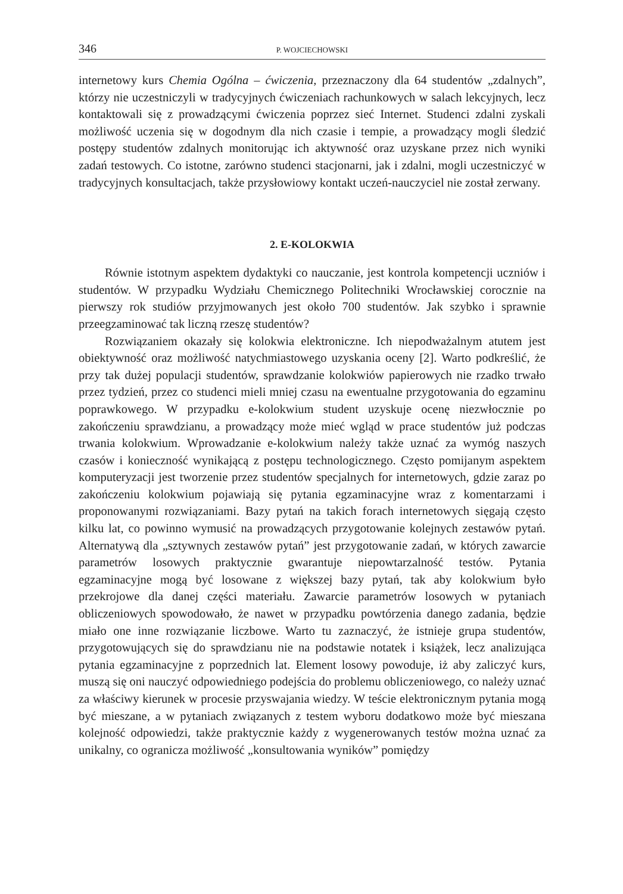346 P. WOJCIECHOWSKI
internetowy kurs Chemia Ogólna – ćwiczenia, przeznaczony dla 64 studentów „zdalnych”, którzy nie uczestniczyli w tradycyjnych ćwiczeniach rachunkowych w salach lekcyjnych, lecz kontaktowali się z prowadzącymi ćwiczenia poprzez sieć Internet. Studenci zdalni zyskali możliwość uczenia się w dogodnym dla nich czasie i tempie, a prowadzący mogli śledzić postępy studentów zdalnych monitorując ich aktywność oraz uzyskane przez nich wyniki zadań testowych. Co istotne, zarówno studenci stacjonarni, jak i zdalni, mogli uczestniczyć w tradycyjnych konsultacjach, także przysłowiowy kontakt uczeń-nauczyciel nie został zerwany.
2. E-KOLOKWIA
Równie istotnym aspektem dydaktyki co nauczanie, jest kontrola kompetencji uczniów i studentów. W przypadku Wydziału Chemicznego Politechniki Wrocławskiej corocznie na pierwszy rok studiów przyjmowanych jest około 700 studentów. Jak szybko i sprawnie przeegzaminować tak liczną rzeszę studentów?
Rozwiązaniem okazały się kolokwia elektroniczne. Ich niepodważalnym atutem jest obiektywność oraz możliwość natychmiastowego uzyskania oceny [2]. Warto podkreślić, że przy tak dużej populacji studentów, sprawdzanie kolokwiów papierowych nie rzadko trwało przez tydzień, przez co studenci mieli mniej czasu na ewentualne przygotowania do egzaminu poprawkowego. W przypadku e-kolokwium student uzyskuje ocenę niezwłocznie po zakończeniu sprawdzianu, a prowadzący może mieć wgląd w prace studentów już podczas trwania kolokwium. Wprowadzanie e-kolokwium należy także uznać za wymóg naszych czasów i konieczność wynikającą z postępu technologicznego. Często pomijanym aspektem komputeryzacji jest tworzenie przez studentów specjalnych for internetowych, gdzie zaraz po zakończeniu kolokwium pojawiają się pytania egzaminacyjne wraz z komentarzami i proponowanymi rozwiązaniami. Bazy pytań na takich forach internetowych sięgają często kilku lat, co powinno wymusić na prowadzących przygotowanie kolejnych zestawów pytań. Alternatywą dla „sztywnych zestawów pytań” jest przygotowanie zadań, w których zawarcie parametrów losowych praktycznie gwarantuje niepowtarzalność testów. Pytania egzaminacyjne mogą być losowane z większej bazy pytań, tak aby kolokwium było przekrojowe dla danej części materiału. Zawarcie parametrów losowych w pytaniach obliczeniowych spowodowało, że nawet w przypadku powtórzenia danego zadania, będzie miało one inne rozwiązanie liczbowe. Warto tu zaznaczyć, że istnieje grupa studentów, przygotowujących się do sprawdzianu nie na podstawie notatek i książek, lecz analizująca pytania egzaminacyjne z poprzednich lat. Element losowy powoduje, iż aby zaliczyć kurs, muszą się oni nauczyć odpowiedniego podejścia do problemu obliczeniowego, co należy uznać za właściwy kierunek w procesie przyswajania wiedzy. W teście elektronicznym pytania mogą być mieszane, a w pytaniach związanych z testem wyboru dodatkowo może być mieszana kolejność odpowiedzi, także praktycznie każdy z wygenerowanych testów można uznać za unikalny, co ogranicza możliwość „konsultowania wyników” pomiędzy